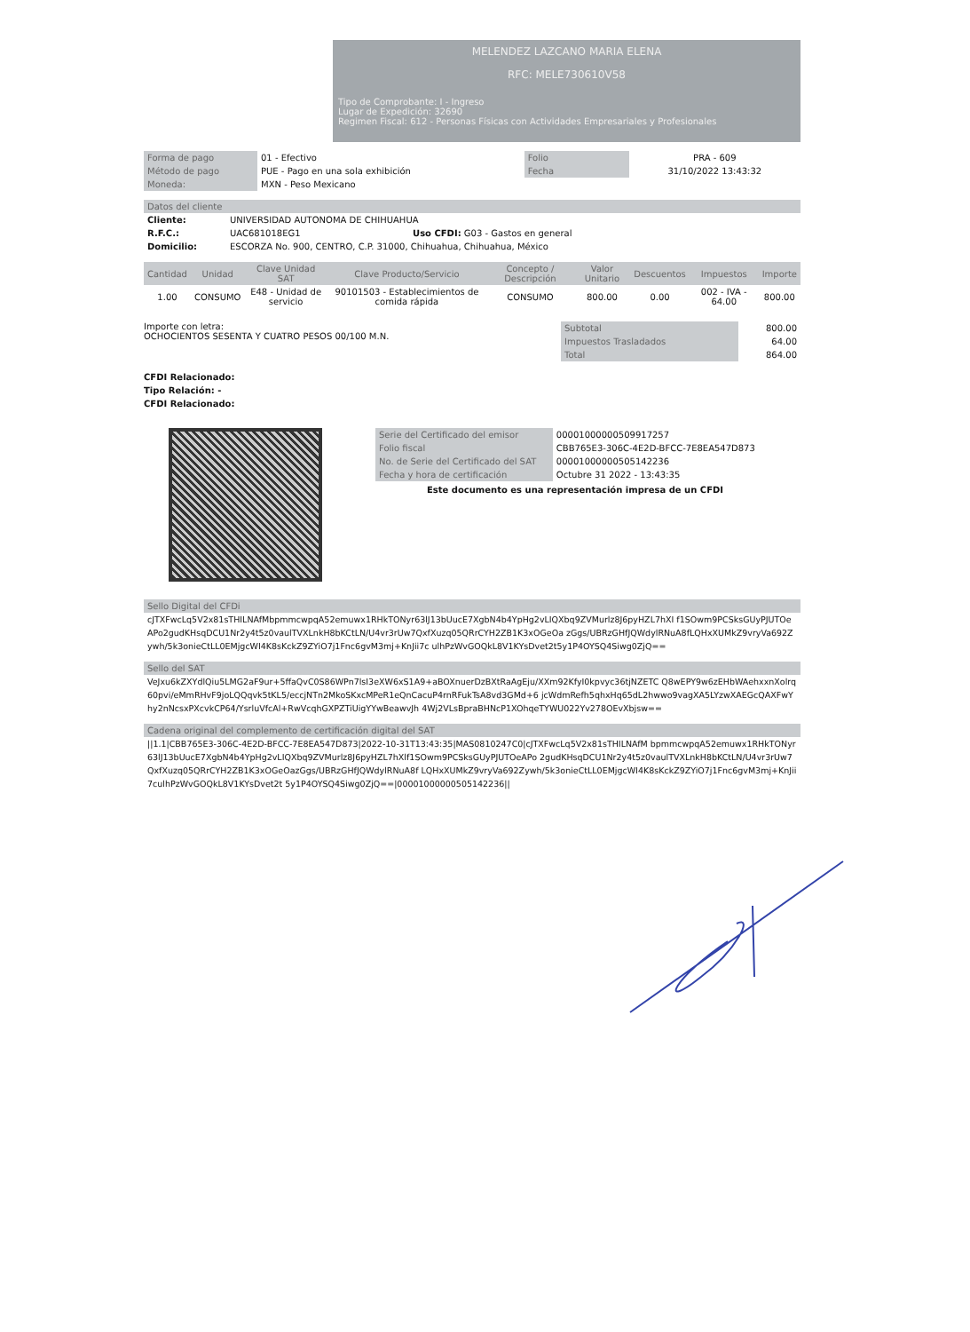MELENDEZ LAZCANO MARIA ELENA
RFC: MELE730610V58
Tipo de Comprobante: I - Ingreso
Lugar de Expedición: 32690
Regimen Fiscal: 612 - Personas Físicas con Actividades Empresariales y Profesionales
| Forma de pago | 01 - Efectivo | Folio | PRA - 609 |
| Método de pago | PUE - Pago en una sola exhibición | Fecha | 31/10/2022 13:43:32 |
| Moneda: | MXN - Peso Mexicano | | |
Datos del cliente
| Cliente: | UNIVERSIDAD AUTONOMA DE CHIHUAHUA | |
| R.F.C.: | UAC681018EG1 | Uso CFDI: G03 - Gastos en general |
| Domicilio: | ESCORZA No. 900, CENTRO, C.P. 31000, Chihuahua, Chihuahua, México | |
| Cantidad | Unidad | Clave Unidad SAT | Clave Producto/Servicio | Concepto / Descripción | Valor Unitario | Descuentos | Impuestos | Importe |
| --- | --- | --- | --- | --- | --- | --- | --- | --- |
| 1.00 | CONSUMO | E48 - Unidad de servicio | 90101503 - Establecimientos de comida rápida | CONSUMO | 800.00 | 0.00 | 002 - IVA - 64.00 | 800.00 |
Importe con letra:
OCHOCIENTOS SESENTA Y CUATRO PESOS 00/100 M.N.
| Subtotal | 800.00 |
| Impuestos Trasladados | 64.00 |
| Total | 864.00 |
CFDI Relacionado:
Tipo Relación: -
CFDI Relacionado:
| Serie del Certificado del emisor | 00001000000509917257 |
| Folio fiscal | CBB765E3-306C-4E2D-BFCC-7E8EA547D873 |
| No. de Serie del Certificado del SAT | 00001000000505142236 |
| Fecha y hora de certificación | Octubre 31 2022 - 13:43:35 |
Este documento es una representación impresa de un CFDI
Sello Digital del CFDi
cJTXFwcLq5V2x81sTHILNAfMbpmmcwpqA52emuwx1RHkTONyr63lJ13bUucE7XgbN4b4YpHg2vLIQXbq9ZVMurlz8J6pyHZL7hXI f1SOwm9PCSksGUyPJUTOeAPo2gudKHsqDCU1Nr2y4t5z0vaulTVXLnkH8bKCtLN/U4vr3rUw7QxfXuzq05QRrCYH2ZB1K3xOGeOa zGgs/UBRzGHfJQWdylRNuA8fLQHxXUMkZ9vryVa692Zywh/5k3onieCtLL0EMjgcWI4K8sKckZ9ZYiO7j1Fnc6gvM3mj+KnJii7c ulhPzWvGOQkL8V1KYsDvet2t5y1P4OYSQ4Siwg0ZjQ==
Sello del SAT
VeJxu6kZXYdlQiu5LMG2aF9ur+5ffaQvC0S86WPn7lsI3eXW6xS1A9+aBOXnuerDzBXtRaAgEju/XXm92KfyI0kpvyc36tjNZETC Q8wEPY9w6zEHbWAehxxnXolrq60pvi/eMmRHvF9joLQQqvk5tKL5/eccjNTn2MkoSKxcMPeR1eQnCacuP4rnRFukTsA8vd3GMd+6 jcWdmRefh5qhxHq65dL2hwwo9vagXA5LYzwXAEGcQAXFwYhy2nNcsxPXcvkCP64/YsrluVfcAl+RwVcqhGXPZTiUigYYwBeawvJh 4Wj2VLsBpraBHNcP1XOhqeTYWU022Yv278OEvXbjsw==
Cadena original del complemento de certificación digital del SAT
||1.1|CBB765E3-306C-4E2D-BFCC-7E8EA547D873|2022-10-31T13:43:35|MAS0810247C0|cJTXFwcLq5V2x81sTHILNAfM bpmmcwpqA52emuwx1RHkTONyr63lJ13bUucE7XgbN4b4YpHg2vLIQXbq9ZVMurlz8J6pyHZL7hXlf1SOwm9PCSksGUyPJUTOeAPo 2gudKHsqDCU1Nr2y4t5z0vaulTVXLnkH8bKCtLN/U4vr3rUw7QxfXuzq05QRrCYH2ZB1K3xOGeOazGgs/UBRzGHfJQWdylRNuA8f LQHxXUMkZ9vryVa692Zywh/5k3onieCtLL0EMjgcWI4K8sKckZ9ZYiO7j1Fnc6gvM3mj+KnJii7culhPzWvGOQkL8V1KYsDvet2t 5y1P4OYSQ4Siwg0ZjQ==|00001000000505142236||